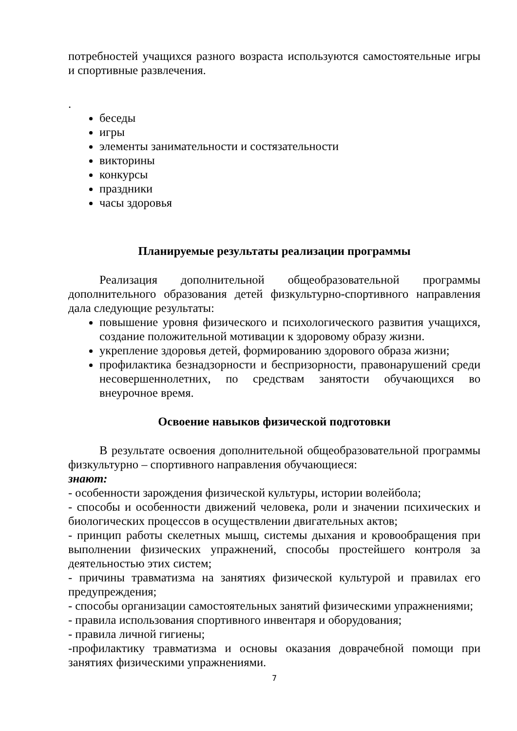потребностей учащихся разного возраста используются самостоятельные игры и спортивные развлечения.
.
беседы
игры
элементы занимательности и состязательности
викторины
конкурсы
праздники
часы здоровья
Планируемые результаты реализации программы
Реализация дополнительной общеобразовательной программы дополнительного образования детей физкультурно-спортивного направления дала следующие результаты:
повышение уровня физического и психологического развития учащихся, создание положительной мотивации к здоровому образу жизни.
укрепление здоровья детей, формированию здорового образа жизни;
профилактика безнадзорности и беспризорности, правонарушений среди несовершеннолетних, по средствам занятости обучающихся во внеурочное время.
Освоение навыков физической подготовки
В результате освоения дополнительной общеобразовательной программы физкультурно – спортивного направления обучающиеся:
знают:
- особенности зарождения физической культуры, истории волейбола;
- способы и особенности движений человека, роли и значении психических и биологических процессов в осуществлении двигательных актов;
- принцип работы скелетных мышц, системы дыхания и кровообращения при выполнении физических упражнений, способы простейшего контроля за деятельностью этих систем;
- причины травматизма на занятиях физической культурой и правилах его предупреждения;
- способы организации самостоятельных занятий физическими упражнениями;
- правила использования спортивного инвентаря и оборудования;
- правила личной гигиены;
-профилактику травматизма и основы оказания доврачебной помощи при занятиях физическими упражнениями.
7